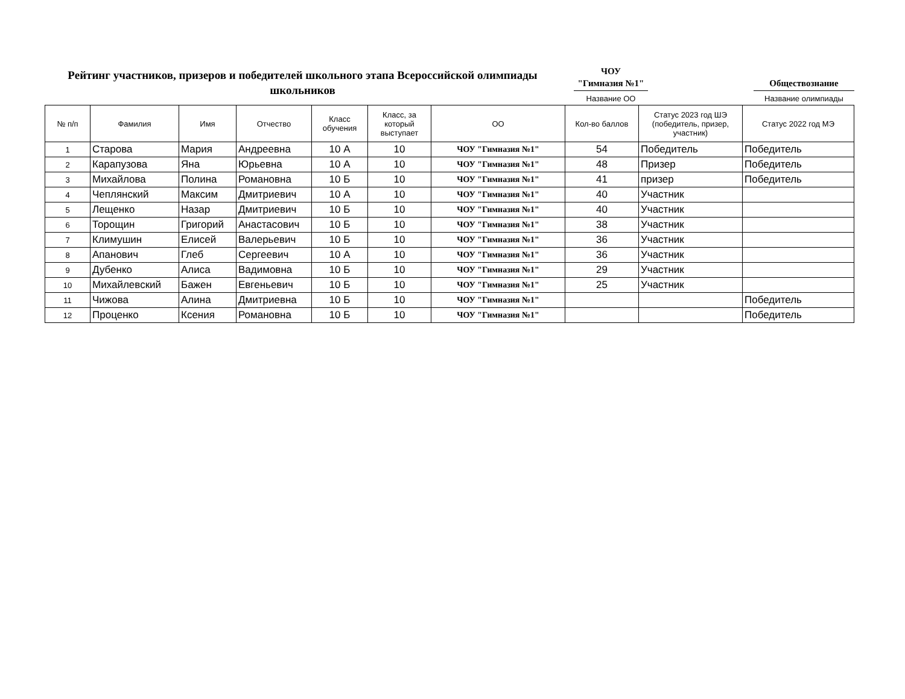Рейтинг участников, призеров и победителей школьного этапа Всероссийской олимпиады школьников
ЧОУ
"Гимназия №1"
Название ОО
Обществознание
Название олимпиады
| № п/п | Фамилия | Имя | Отчество | Класс обучения | Класс, за который выступает | ОО | Кол-во баллов | Статус 2023 год ШЭ (победитель, призер, участник) | Статус 2022 год МЭ |
| --- | --- | --- | --- | --- | --- | --- | --- | --- | --- |
| 1 | Старова | Мария | Андреевна | 10 А | 10 | ЧОУ "Гимназия №1" | 54 | Победитель | Победитель |
| 2 | Карапузова | Яна | Юрьевна | 10 А | 10 | ЧОУ "Гимназия №1" | 48 | Призер | Победитель |
| 3 | Михайлова | Полина | Романовна | 10 Б | 10 | ЧОУ "Гимназия №1" | 41 | призер | Победитель |
| 4 | Чеплянский | Максим | Дмитриевич | 10 А | 10 | ЧОУ "Гимназия №1" | 40 | Участник | |
| 5 | Лещенко | Назар | Дмитриевич | 10 Б | 10 | ЧОУ "Гимназия №1" | 40 | Участник | |
| 6 | Торощин | Григорий | Анастасович | 10 Б | 10 | ЧОУ "Гимназия №1" | 38 | Участник | |
| 7 | Климушин | Елисей | Валерьевич | 10 Б | 10 | ЧОУ "Гимназия №1" | 36 | Участник | |
| 8 | Апанович | Глеб | Сергеевич | 10 А | 10 | ЧОУ "Гимназия №1" | 36 | Участник | |
| 9 | Дубенко | Алиса | Вадимовна | 10 Б | 10 | ЧОУ "Гимназия №1" | 29 | Участник | |
| 10 | Михайлевский | Бажен | Евгеньевич | 10 Б | 10 | ЧОУ "Гимназия №1" | 25 | Участник | |
| 11 | Чижова | Алина | Дмитриевна | 10 Б | 10 | ЧОУ "Гимназия №1" | | | Победитель |
| 12 | Проценко | Ксения | Романовна | 10 Б | 10 | ЧОУ "Гимназия №1" | | | Победитель |